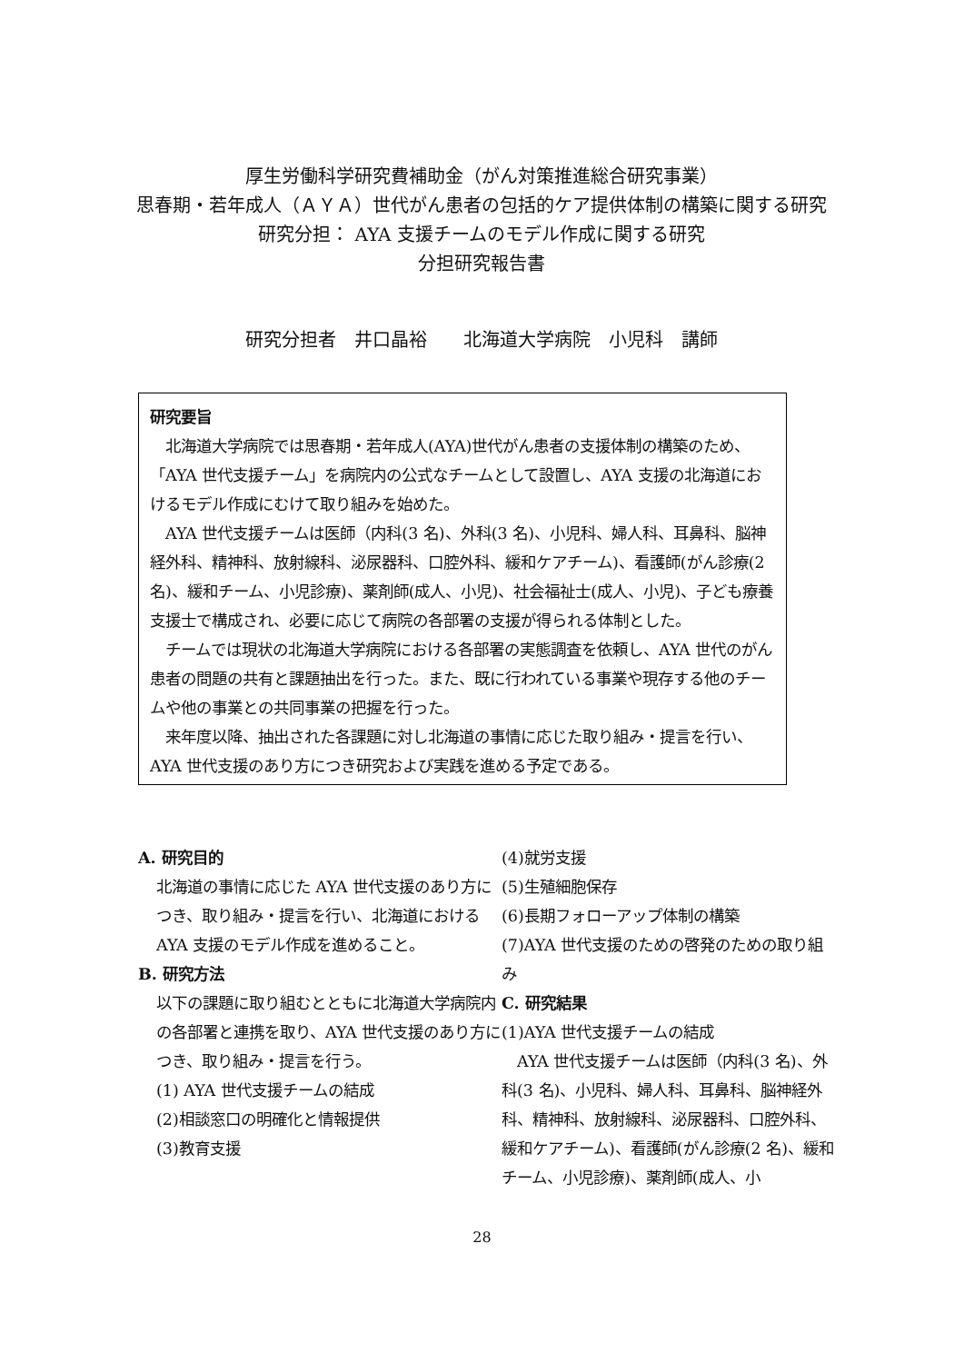厚生労働科学研究費補助金（がん対策推進総合研究事業）
思春期・若年成人（ＡＹＡ）世代がん患者の包括的ケア提供体制の構築に関する研究
研究分担： AYA 支援チームのモデル作成に関する研究
分担研究報告書
研究分担者　井口晶裕　　北海道大学病院　小児科　講師
研究要旨
　北海道大学病院では思春期・若年成人(AYA)世代がん患者の支援体制の構築のため、「AYA 世代支援チーム」を病院内の公式なチームとして設置し、AYA 支援の北海道におけるモデル作成にむけて取り組みを始めた。
　AYA 世代支援チームは医師（内科(3 名)、外科(3 名)、小児科、婦人科、耳鼻科、脳神経外科、精神科、放射線科、泌尿器科、口腔外科、緩和ケアチーム)、看護師(がん診療(2 名)、緩和チーム、小児診療)、薬剤師(成人、小児)、社会福祉士(成人、小児)、子ども療養支援士で構成され、必要に応じて病院の各部署の支援が得られる体制とした。
　チームでは現状の北海道大学病院における各部署の実態調査を依頼し、AYA 世代のがん患者の問題の共有と課題抽出を行った。また、既に行われている事業や現存する他のチームや他の事業との共同事業の把握を行った。
　来年度以降、抽出された各課題に対し北海道の事情に応じた取り組み・提言を行い、AYA 世代支援のあり方につき研究および実践を進める予定である。
A. 研究目的
北海道の事情に応じた AYA 世代支援のあり方につき、取り組み・提言を行い、北海道における AYA 支援のモデル作成を進めること。
B. 研究方法
以下の課題に取り組むとともに北海道大学病院内の各部署と連携を取り、AYA 世代支援のあり方につき、取り組み・提言を行う。
(1) AYA 世代支援チームの結成
(2)相談窓口の明確化と情報提供
(3)教育支援
(4)就労支援
(5)生殖細胞保存
(6)長期フォローアップ体制の構築
(7)AYA 世代支援のための啓発のための取り組み
C. 研究結果
(1)AYA 世代支援チームの結成
　AYA 世代支援チームは医師（内科(3 名)、外科(3 名)、小児科、婦人科、耳鼻科、脳神経外科、精神科、放射線科、泌尿器科、口腔外科、緩和ケアチーム)、看護師(がん診療(2 名)、緩和チーム、小児診療)、薬剤師(成人、小
28